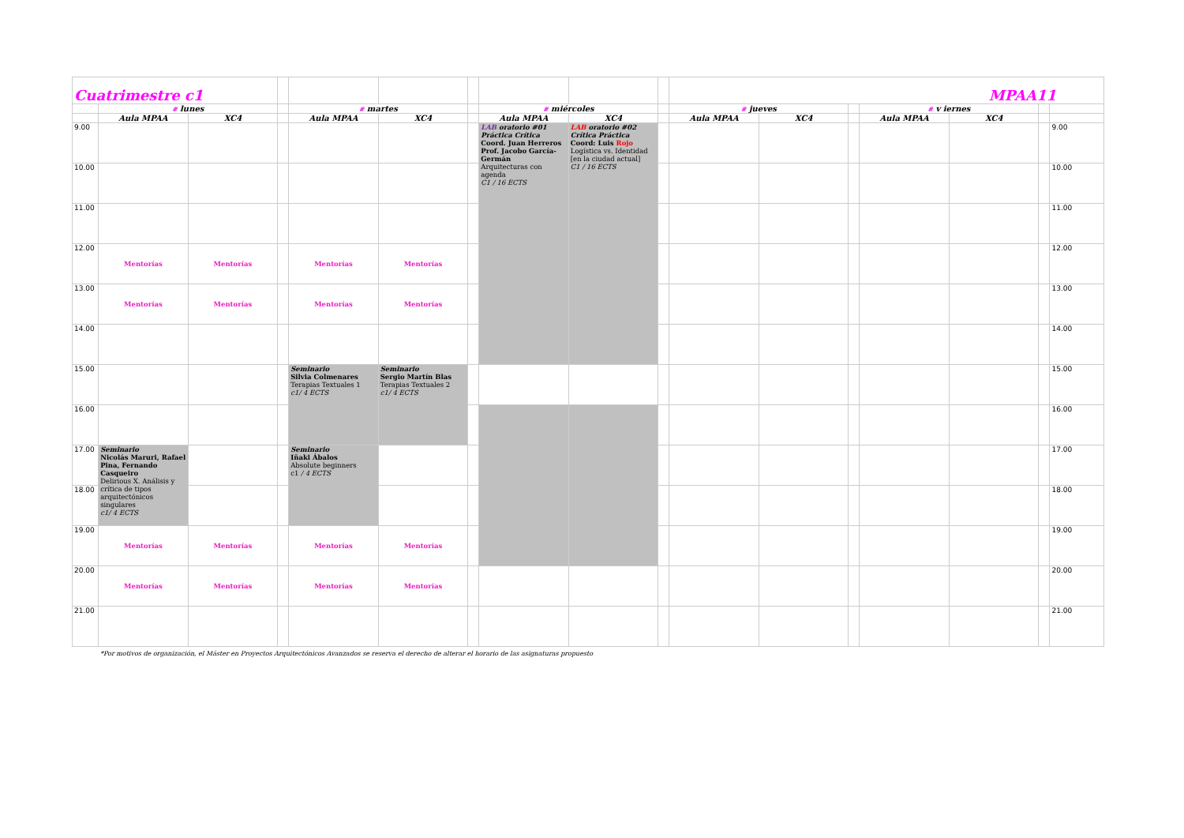| Cuatrimestre c1 | | | | | | | | | | MPAA11 | | | | | | |
| | # lunes | | | # martes | | | # miércoles | | | # jueves | | | # v iernes | | | |
| | Aula MPAA | XC4 | | Aula MPAA | XC4 | | Aula MPAA | XC4 | | Aula MPAA | XC4 | | Aula MPAA | XC4 | | |
| 9.00 | | | | | | | LAB oratorio #01 Práctica Crítica Coord. Juan Herreros Prof. Jacobo García-Germán Arquitecturas con agenda C1 / 16 ECTS | LAB oratorio #02 Crítica Práctica Coord: Luis Rojo Logística vs. Identidad [en la ciudad actual] C1 / 16 ECTS | | | | | | | | 9.00 |
| 10.00 | | | | | | | | | | | | | | | | 10.00 |
| 11.00 | | | | | | | | | | | | | | | | 11.00 |
| 12.00 | Mentorías | Mentorías | | Mentorías | Mentorías | | | | | | | | | | | 12.00 |
| 13.00 | Mentorías | Mentorías | | Mentorías | Mentorías | | | | | | | | | | | 13.00 |
| 14.00 | | | | | | | | | | | | | | | | 14.00 |
| 15.00 | | | | Seminario Silvia Colmenares Terapias Textuales 1 c1/ 4 ECTS | Seminario Sergio Martín Blas Terapias Textuales 2 c1/ 4 ECTS | | | | | | | | | | | 15.00 |
| 16.00 | | | | | | | | | | | | | | | | 16.00 |
| 17.00 | Seminario Nicolás Maruri, Rafael Pina, Fernando Casqueiro Delirious X. Análisis y crítica de tipos arquitectónicos singulares c1/ 4 ECTS | | | Seminario Iñaki Ábalos Absolute beginners c1 / 4 ECTS | | | | | | | | | | | | 17.00 |
| 18.00 | | | | | | | | | | | | | | | | 18.00 |
| 19.00 | Mentorías | Mentorías | | Mentorías | Mentorías | | | | | | | | | | | 19.00 |
| 20.00 | Mentorías | Mentorías | | Mentorías | Mentorías | | | | | | | | | | | 20.00 |
| 21.00 | | | | | | | | | | | | | | | | 21.00 |
*Por motivos de organización, el Máster en Proyectos Arquitectónicos Avanzados se reserva el derecho de alterar el horario de las asignaturas propuesto